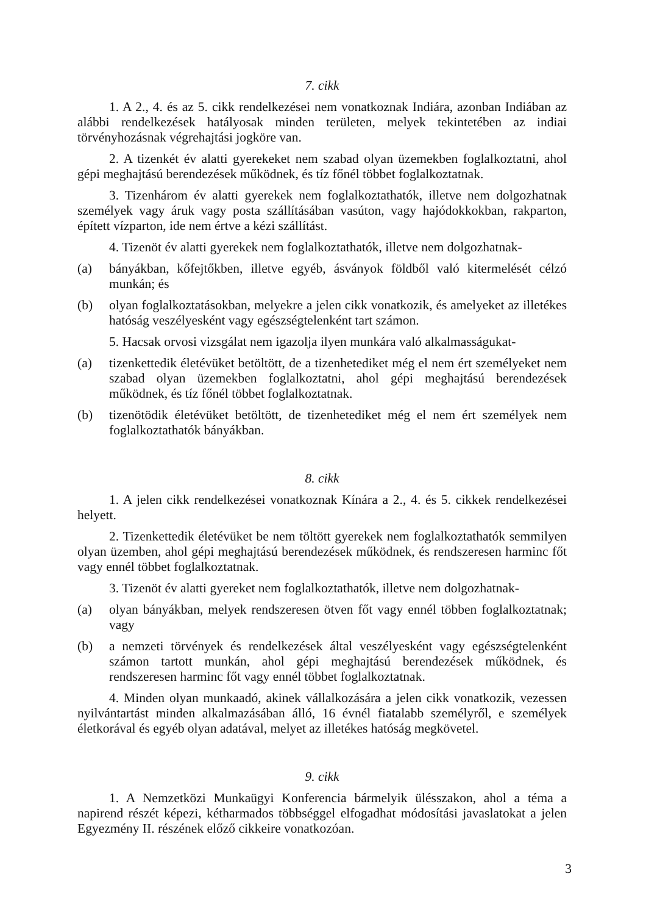7. cikk
1. A 2., 4. és az 5. cikk rendelkezései nem vonatkoznak Indiára, azonban Indiában az alábbi rendelkezések hatályosak minden területen, melyek tekintetében az indiai törvényhozásnak végrehajtási jogköre van.
2. A tizenkét év alatti gyerekeket nem szabad olyan üzemekben foglalkoztatni, ahol gépi meghajtású berendezések működnek, és tíz főnél többet foglalkoztatnak.
3. Tizenhárom év alatti gyerekek nem foglalkoztathatók, illetve nem dolgozhatnak személyek vagy áruk vagy posta szállításában vasúton, vagy hajódokkokban, rakparton, épített vízparton, ide nem értve a kézi szállítást.
4. Tizenöt év alatti gyerekek nem foglalkoztathatók, illetve nem dolgozhatnak-
(a) bányákban, kőfejtőkben, illetve egyéb, ásványok földből való kitermelését célzó munkán; és
(b) olyan foglalkoztatásokban, melyekre a jelen cikk vonatkozik, és amelyeket az illetékes hatóság veszélyesként vagy egészségtelenként tart számon.
5. Hacsak orvosi vizsgálat nem igazolja ilyen munkára való alkalmasságukat-
(a) tizenkettedik életévüket betöltött, de a tizenhetediket még el nem ért személyeket nem szabad olyan üzemekben foglalkoztatni, ahol gépi meghajtású berendezések működnek, és tíz főnél többet foglalkoztatnak.
(b) tizenötödik életévüket betöltött, de tizenhetediket még el nem ért személyek nem foglalkoztathatók bányákban.
8. cikk
1. A jelen cikk rendelkezései vonatkoznak Kínára a 2., 4. és 5. cikkek rendelkezései helyett.
2. Tizenkettedik életévüket be nem töltött gyerekek nem foglalkoztathatók semmilyen olyan üzemben, ahol gépi meghajtású berendezések működnek, és rendszeresen harminc főt vagy ennél többet foglalkoztatnak.
3. Tizenöt év alatti gyereket nem foglalkoztathatók, illetve nem dolgozhatnak-
(a) olyan bányákban, melyek rendszeresen ötven főt vagy ennél többen foglalkoztatnak; vagy
(b) a nemzeti törvények és rendelkezések által veszélyesként vagy egészségtelenként számon tartott munkán, ahol gépi meghajtású berendezések működnek, és rendszeresen harminc főt vagy ennél többet foglalkoztatnak.
4. Minden olyan munkaadó, akinek vállalkozására a jelen cikk vonatkozik, vezessen nyilvántartást minden alkalmazásában álló, 16 évnél fiatalabb személyről, e személyek életkorával és egyéb olyan adatával, melyet az illetékes hatóság megkövetel.
9. cikk
1. A Nemzetközi Munkaügyi Konferencia bármelyik ülésszakon, ahol a téma a napirend részét képezi, kétharmados többséggel elfogadhat módosítási javaslatokat a jelen Egyezmény II. részének előző cikkeire vonatkozóan.
3